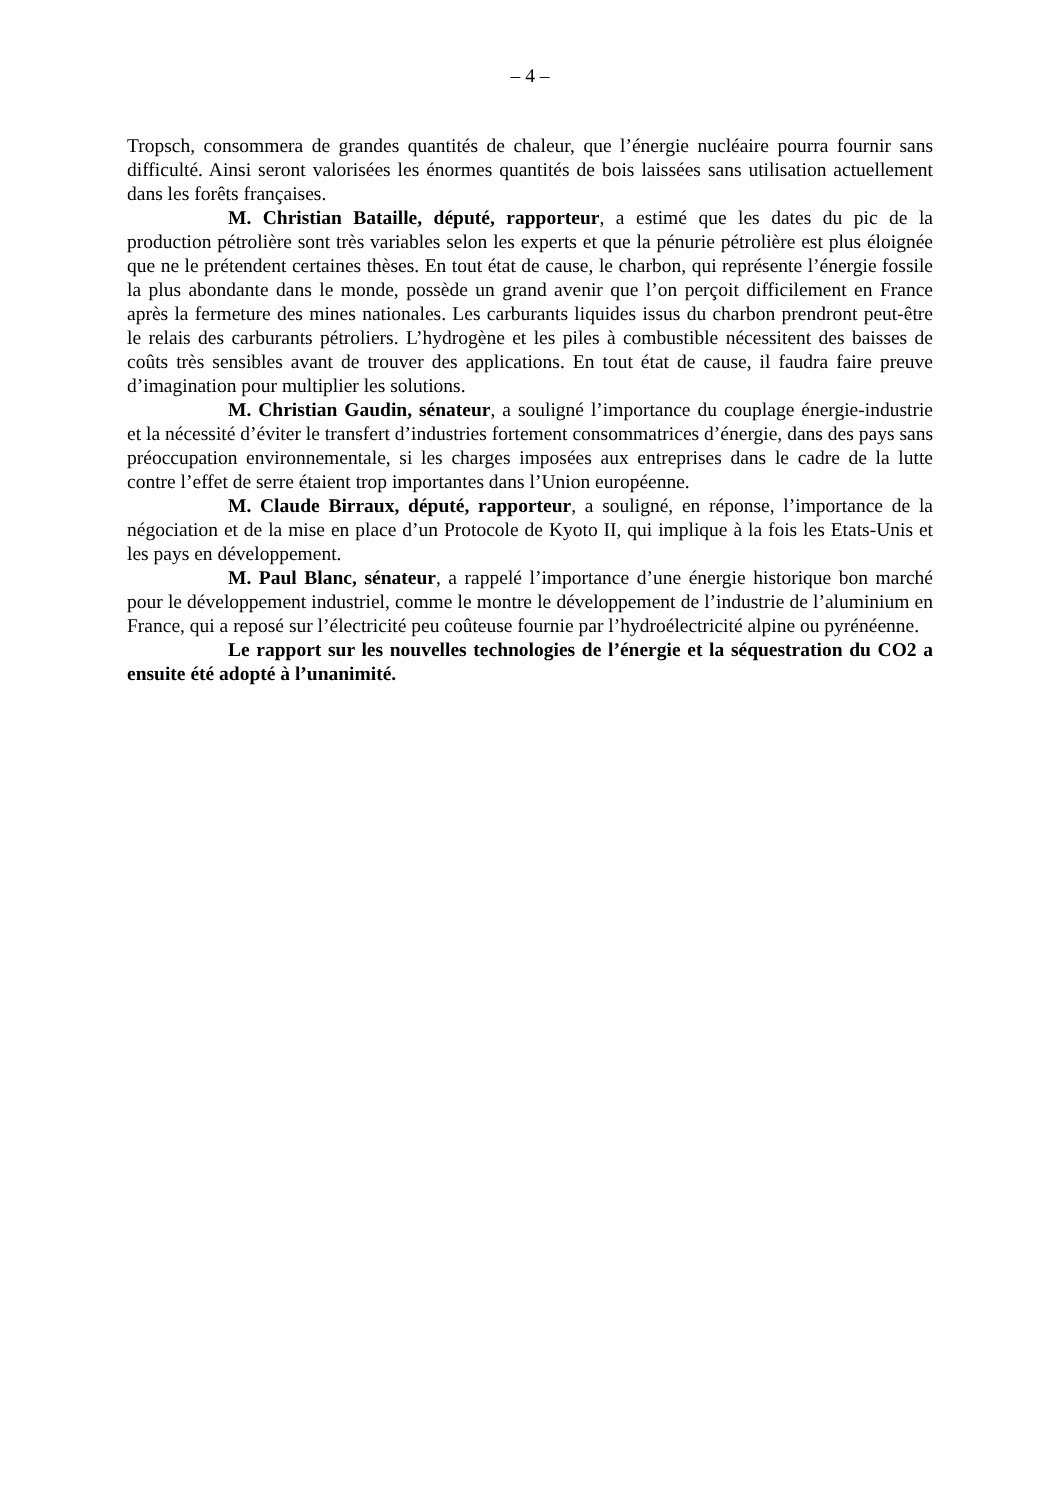– 4 –
Tropsch, consommera de grandes quantités de chaleur, que l’énergie nucléaire pourra fournir sans difficulté. Ainsi seront valorisées les énormes quantités de bois laissées sans utilisation actuellement dans les forêts françaises.
M. Christian Bataille, député, rapporteur, a estimé que les dates du pic de la production pétrolière sont très variables selon les experts et que la pénurie pétrolière est plus éloignée que ne le prétendent certaines thèses. En tout état de cause, le charbon, qui représente l’énergie fossile la plus abondante dans le monde, possède un grand avenir que l’on perçoit difficilement en France après la fermeture des mines nationales. Les carburants liquides issus du charbon prendront peut-être le relais des carburants pétroliers. L’hydrogène et les piles à combustible nécessitent des baisses de coûts très sensibles avant de trouver des applications. En tout état de cause, il faudra faire preuve d’imagination pour multiplier les solutions.
M. Christian Gaudin, sénateur, a souligné l’importance du couplage énergie-industrie et la nécessité d’éviter le transfert d’industries fortement consommatrices d’énergie, dans des pays sans préoccupation environnementale, si les charges imposées aux entreprises dans le cadre de la lutte contre l’effet de serre étaient trop importantes dans l’Union européenne.
M. Claude Birraux, député, rapporteur, a souligné, en réponse, l’importance de la négociation et de la mise en place d’un Protocole de Kyoto II, qui implique à la fois les Etats-Unis et les pays en développement.
M. Paul Blanc, sénateur, a rappelé l’importance d’une énergie historique bon marché pour le développement industriel, comme le montre le développement de l’industrie de l’aluminium en France, qui a reposé sur l’électricité peu coûteuse fournie par l’hydroélectricité alpine ou pyrénéenne.
Le rapport sur les nouvelles technologies de l’énergie et la séquestration du CO2 a ensuite été adopté à l’unanimité.